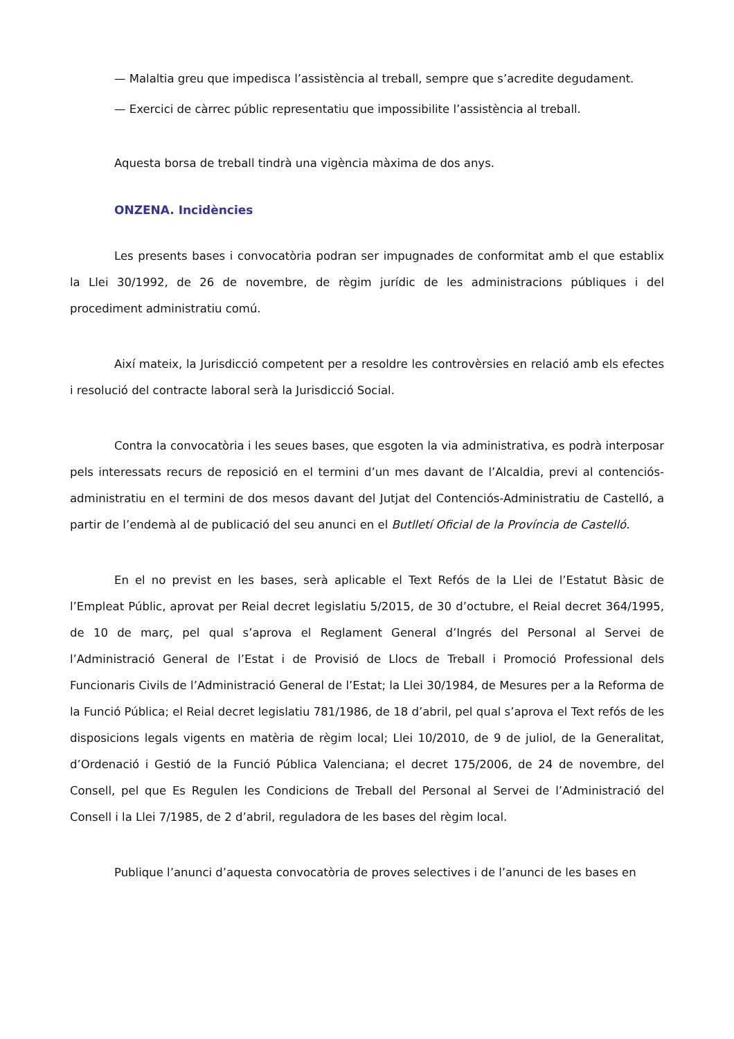— Malaltia greu que impedisca l’assistència al treball, sempre que s’acredite degudament.
— Exercici de càrrec públic representatiu que impossibilite l’assistència al treball.
Aquesta borsa de treball tindrà una vigència màxima de dos anys.
ONZENA. Incidències
Les presents bases i convocatòria podran ser impugnades de conformitat amb el que establix la Llei 30/1992, de 26 de novembre, de règim jurídic de les administracions públiques i del procediment administratiu comú.
Així mateix, la Jurisdicció competent per a resoldre les controvèrsies en relació amb els efectes i resolució del contracte laboral serà la Jurisdicció Social.
Contra la convocatòria i les seues bases, que esgoten la via administrativa, es podrà interposar pels interessats recurs de reposició en el termini d’un mes davant de l’Alcaldia, previ al contenciós-administratiu en el termini de dos mesos davant del Jutjat del Contenciós-Administratiu de Castelló, a partir de l’endemà al de publicació del seu anunci en el Butlletí Oficial de la Província de Castelló.
En el no previst en les bases, serà aplicable el Text Refós de la Llei de l’Estatut Bàsic de l’Empleat Públic, aprovat per Reial decret legislatiu 5/2015, de 30 d’octubre, el Reial decret 364/1995, de 10 de març, pel qual s’aprova el Reglament General d’Ingrés del Personal al Servei de l’Administració General de l’Estat i de Provisió de Llocs de Treball i Promoció Professional dels Funcionaris Civils de l’Administració General de l’Estat; la Llei 30/1984, de Mesures per a la Reforma de la Funció Pública; el Reial decret legislatiu 781/1986, de 18 d’abril, pel qual s’aprova el Text refós de les disposicions legals vigents en matèria de règim local; Llei 10/2010, de 9 de juliol, de la Generalitat, d’Ordenació i Gestió de la Funció Pública Valenciana; el decret 175/2006, de 24 de novembre, del Consell, pel que Es Regulen les Condicions de Treball del Personal al Servei de l’Administració del Consell i la Llei 7/1985, de 2 d’abril, reguladora de les bases del règim local.
Publique l’anunci d’aquesta convocatòria de proves selectives i de l’anunci de les bases en